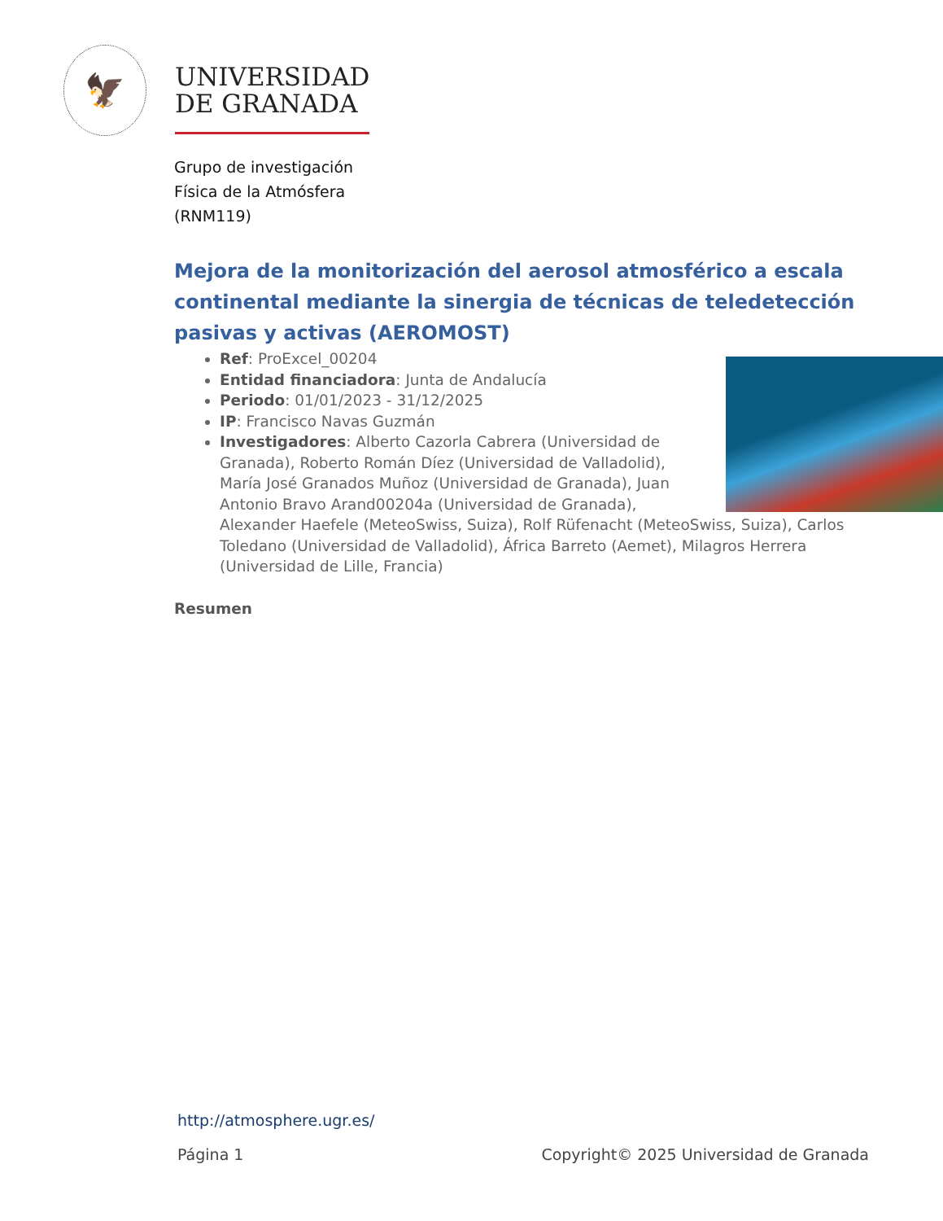🦅
UNIVERSIDAD
DE GRANADA
Grupo de investigación
Física de la Atmósfera
(RNM119)
Mejora de la monitorización del aerosol atmosférico a escala continental mediante la sinergia de técnicas de teledetección pasivas y activas (AEROMOST)
Ref: ProExcel_00204
Entidad financiadora: Junta de Andalucía
Periodo: 01/01/2023 - 31/12/2025
IP: Francisco Navas Guzmán
Investigadores: Alberto Cazorla Cabrera (Universidad de Granada), Roberto Román Díez (Universidad de Valladolid), María José Granados Muñoz (Universidad de Granada), Juan Antonio Bravo Arand00204a (Universidad de Granada), Alexander Haefele (MeteoSwiss, Suiza), Rolf Rüfenacht (MeteoSwiss, Suiza), Carlos Toledano (Universidad de Valladolid), África Barreto (Aemet), Milagros Herrera (Universidad de Lille, Francia)
Resumen
http://atmosphere.ugr.es/
Página 1 Copyright© 2025 Universidad de Granada